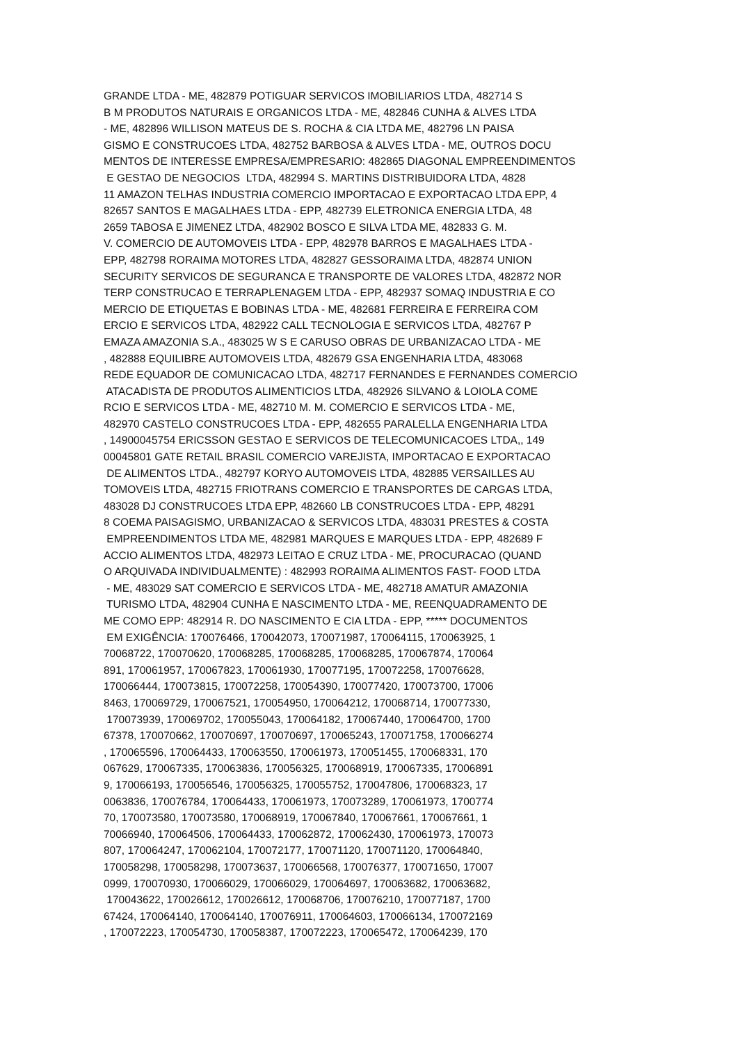GRANDE LTDA - ME, 482879 POTIGUAR SERVICOS IMOBILIARIOS LTDA, 482714 S B M PRODUTOS NATURAIS E ORGANICOS LTDA - ME, 482846 CUNHA & ALVES LTDA - ME, 482896 WILLISON MATEUS DE S. ROCHA & CIA LTDA ME, 482796 LN PAISA GISMO E CONSTRUCOES LTDA, 482752 BARBOSA & ALVES LTDA - ME, OUTROS DOCU MENTOS DE INTERESSE EMPRESA/EMPRESARIO: 482865 DIAGONAL EMPREENDIMENTOS E GESTAO DE NEGOCIOS LTDA, 482994 S. MARTINS DISTRIBUIDORA LTDA, 4828 11 AMAZON TELHAS INDUSTRIA COMERCIO IMPORTACAO E EXPORTACAO LTDA EPP, 4 82657 SANTOS E MAGALHAES LTDA - EPP, 482739 ELETRONICA ENERGIA LTDA, 48 2659 TABOSA E JIMENEZ LTDA, 482902 BOSCO E SILVA LTDA ME, 482833 G. M. V. COMERCIO DE AUTOMOVEIS LTDA - EPP, 482978 BARROS E MAGALHAES LTDA - EPP, 482798 RORAIMA MOTORES LTDA, 482827 GESSORAIMA LTDA, 482874 UNION SECURITY SERVICOS DE SEGURANCA E TRANSPORTE DE VALORES LTDA, 482872 NOR TERP CONSTRUCAO E TERRAPLENAGEM LTDA - EPP, 482937 SOMAQ INDUSTRIA E CO MERCIO DE ETIQUETAS E BOBINAS LTDA - ME, 482681 FERREIRA E FERREIRA COM ERCIO E SERVICOS LTDA, 482922 CALL TECNOLOGIA E SERVICOS LTDA, 482767 P EMAZA AMAZONIA S.A., 483025 W S E CARUSO OBRAS DE URBANIZACAO LTDA - ME , 482888 EQUILIBRE AUTOMOVEIS LTDA, 482679 GSA ENGENHARIA LTDA, 483068 REDE EQUADOR DE COMUNICACAO LTDA, 482717 FERNANDES E FERNANDES COMERCIO ATACADISTA DE PRODUTOS ALIMENTICIOS LTDA, 482926 SILVANO & LOIOLA COME RCIO E SERVICOS LTDA - ME, 482710 M. M. COMERCIO E SERVICOS LTDA - ME, 482970 CASTELO CONSTRUCOES LTDA - EPP, 482655 PARALELLA ENGENHARIA LTDA , 14900045754 ERICSSON GESTAO E SERVICOS DE TELECOMUNICACOES LTDA,, 149 00045801 GATE RETAIL BRASIL COMERCIO VAREJISTA, IMPORTACAO E EXPORTACAO DE ALIMENTOS LTDA., 482797 KORYO AUTOMOVEIS LTDA, 482885 VERSAILLES AU TOMOVEIS LTDA, 482715 FRIOTRANS COMERCIO E TRANSPORTES DE CARGAS LTDA, 483028 DJ CONSTRUCOES LTDA EPP, 482660 LB CONSTRUCOES LTDA - EPP, 48291 8 COEMA PAISAGISMO, URBANIZACAO & SERVICOS LTDA, 483031 PRESTES & COSTA EMPREENDIMENTOS LTDA ME, 482981 MARQUES E MARQUES LTDA - EPP, 482689 F ACCIO ALIMENTOS LTDA, 482973 LEITAO E CRUZ LTDA - ME, PROCURACAO (QUAND O ARQUIVADA INDIVIDUALMENTE) : 482993 RORAIMA ALIMENTOS FAST- FOOD LTDA - ME, 483029 SAT COMERCIO E SERVICOS LTDA - ME, 482718 AMATUR AMAZONIA TURISMO LTDA, 482904 CUNHA E NASCIMENTO LTDA - ME, REENQUADRAMENTO DE ME COMO EPP: 482914 R. DO NASCIMENTO E CIA LTDA - EPP, ***** DOCUMENTOS EM EXIGÊNCIA: 170076466, 170042073, 170071987, 170064115, 170063925, 1 70068722, 170070620, 170068285, 170068285, 170068285, 170067874, 170064 891, 170061957, 170067823, 170061930, 170077195, 170072258, 170076628, 170066444, 170073815, 170072258, 170054390, 170077420, 170073700, 17006 8463, 170069729, 170067521, 170054950, 170064212, 170068714, 170077330, 170073939, 170069702, 170055043, 170064182, 170067440, 170064700, 1700 67378, 170070662, 170070697, 170070697, 170065243, 170071758, 170066274 , 170065596, 170064433, 170063550, 170061973, 170051455, 170068331, 170 067629, 170067335, 170063836, 170056325, 170068919, 170067335, 17006891 9, 170066193, 170056546, 170056325, 170055752, 170047806, 170068323, 17 0063836, 170076784, 170064433, 170061973, 170073289, 170061973, 1700774 70, 170073580, 170073580, 170068919, 170067840, 170067661, 170067661, 1 70066940, 170064506, 170064433, 170062872, 170062430, 170061973, 170073 807, 170064247, 170062104, 170072177, 170071120, 170071120, 170064840, 170058298, 170058298, 170073637, 170066568, 170076377, 170071650, 17007 0999, 170070930, 170066029, 170066029, 170064697, 170063682, 170063682, 170043622, 170026612, 170026612, 170068706, 170076210, 170077187, 1700 67424, 170064140, 170064140, 170076911, 170064603, 170066134, 170072169 , 170072223, 170054730, 170058387, 170072223, 170065472, 170064239, 170